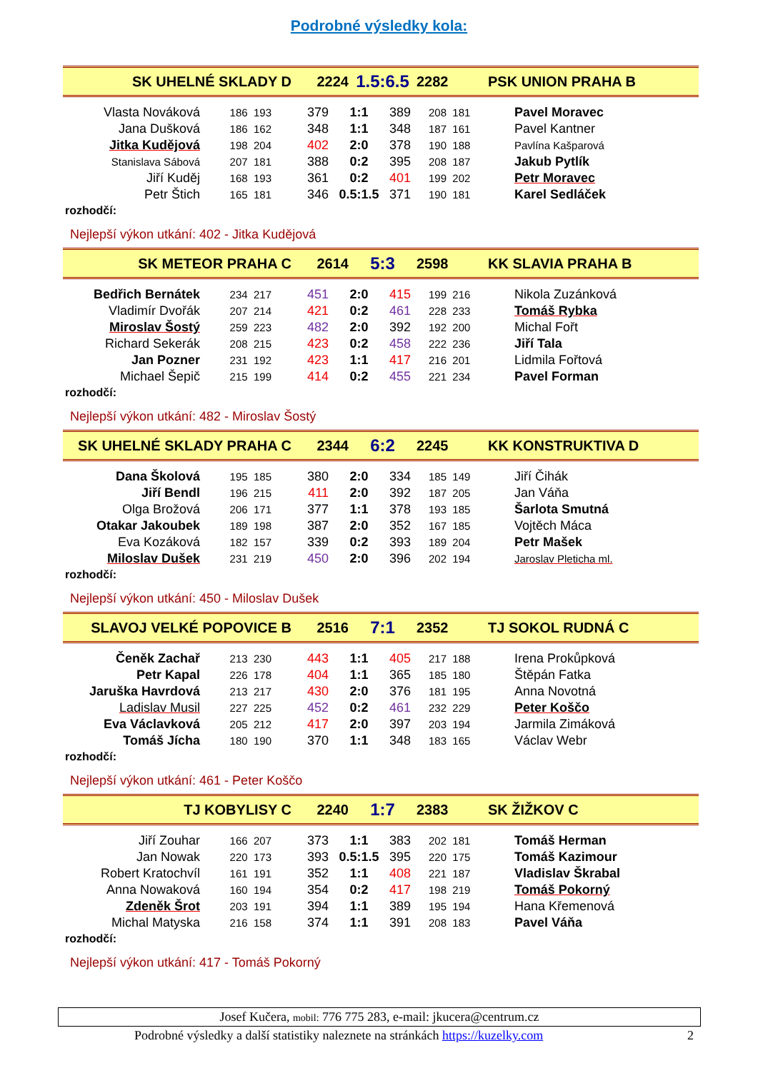Podrobné výsledky kola:
| SK UHELNÉ SKLADY D | 2224 | 1.5:6.5 | 2282 | PSK UNION PRAHA B |
| Vlasta Nováková | 186 193 | 379 | 1:1 | 389 | 208 181 | Pavel Moravec |
| Jana Dušková | 186 162 | 348 | 1:1 | 348 | 187 161 | Pavel Kantner |
| Jitka Kudějová | 198 204 | 402 | 2:0 | 378 | 190 188 | Pavlína Kašparová |
| Stanislava Sábová | 207 181 | 388 | 0:2 | 395 | 208 187 | Jakub Pytlík |
| Jiří Kuděj | 168 193 | 361 | 0:2 | 401 | 199 202 | Petr Moravec |
| Petr Štich | 165 181 | 346 | 0.5:1.5 | 371 | 190 181 | Karel Sedláček |
rozhodčí:
Nejlepší výkon utkání: 402 - Jitka Kudějová
| SK METEOR PRAHA C | 2614 | 5:3 | 2598 | KK SLAVIA PRAHA B |
| Bedřich Bernátek | 234 217 | 451 | 2:0 | 415 | 199 216 | Nikola Zuzánková |
| Vladimír Dvořák | 207 214 | 421 | 0:2 | 461 | 228 233 | Tomáš Rybka |
| Miroslav Šostý | 259 223 | 482 | 2:0 | 392 | 192 200 | Michal Fořt |
| Richard Sekerák | 208 215 | 423 | 0:2 | 458 | 222 236 | Jiří Tala |
| Jan Pozner | 231 192 | 423 | 1:1 | 417 | 216 201 | Lidmila Fořtová |
| Michael Šepič | 215 199 | 414 | 0:2 | 455 | 221 234 | Pavel Forman |
rozhodčí:
Nejlepší výkon utkání: 482 - Miroslav Šostý
| SK UHELNÉ SKLADY PRAHA C | 2344 | 6:2 | 2245 | KK KONSTRUKTIVA D |
| Dana Školová | 195 185 | 380 | 2:0 | 334 | 185 149 | Jiří Čihák |
| Jiří Bendl | 196 215 | 411 | 2:0 | 392 | 187 205 | Jan Váňa |
| Olga Brožová | 206 171 | 377 | 1:1 | 378 | 193 185 | Šarlota Smutná |
| Otakar Jakoubek | 189 198 | 387 | 2:0 | 352 | 167 185 | Vojtěch Máca |
| Eva Kozáková | 182 157 | 339 | 0:2 | 393 | 189 204 | Petr Mašek |
| Miloslav Dušek | 231 219 | 450 | 2:0 | 396 | 202 194 | Jaroslav Pleticha ml. |
rozhodčí:
Nejlepší výkon utkání: 450 - Miloslav Dušek
| SLAVOJ VELKÉ POPOVICE B | 2516 | 7:1 | 2352 | TJ SOKOL RUDNÁ C |
| Čeněk Zachař | 213 230 | 443 | 1:1 | 405 | 217 188 | Irena Prokůpková |
| Petr Kapal | 226 178 | 404 | 1:1 | 365 | 185 180 | Štěpán Fatka |
| Jaruška Havrdová | 213 217 | 430 | 2:0 | 376 | 181 195 | Anna Novotná |
| Ladislav Musil | 227 225 | 452 | 0:2 | 461 | 232 229 | Peter Koščo |
| Eva Václavková | 205 212 | 417 | 2:0 | 397 | 203 194 | Jarmila Zimáková |
| Tomáš Jícha | 180 190 | 370 | 1:1 | 348 | 183 165 | Václav Webr |
rozhodčí:
Nejlepší výkon utkání: 461 - Peter Koščo
| TJ KOBYLISY C | 2240 | 1:7 | 2383 | SK ŽIŽKOV C |
| Jiří Zouhar | 166 207 | 373 | 1:1 | 383 | 202 181 | Tomáš Herman |
| Jan Nowak | 220 173 | 393 | 0.5:1.5 | 395 | 220 175 | Tomáš Kazimour |
| Robert Kratochvíl | 161 191 | 352 | 1:1 | 408 | 221 187 | Vladislav Škrabal |
| Anna Nowaková | 160 194 | 354 | 0:2 | 417 | 198 219 | Tomáš Pokorný |
| Zdeněk Šrot | 203 191 | 394 | 1:1 | 389 | 195 194 | Hana Křemenová |
| Michal Matyska | 216 158 | 374 | 1:1 | 391 | 208 183 | Pavel Váňa |
rozhodčí:
Nejlepší výkon utkání: 417 - Tomáš Pokorný
Josef Kučera, mobil: 776 775 283, e-mail: jkucera@centrum.cz
Podrobné výsledky a další statistiky naleznete na stránkách https://kuzelky.com 2